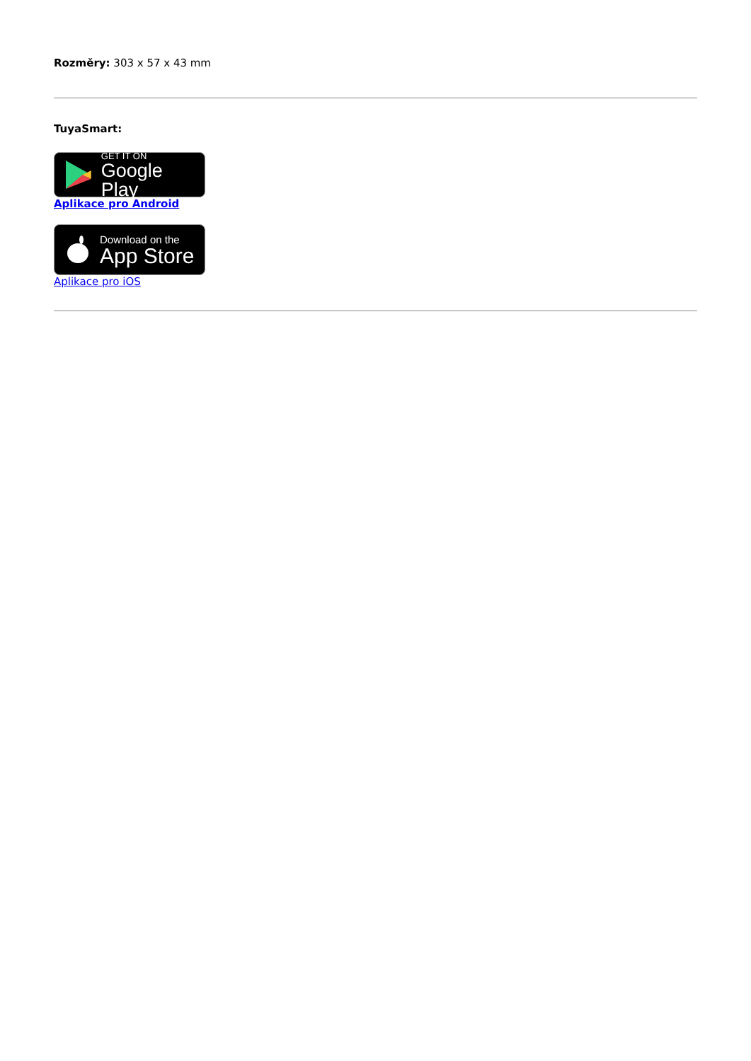Rozměry: 303 x 57 x 43 mm
TuyaSmart:
GET IT ON
Google Play
Aplikace pro Android
Download on the
App Store
Aplikace pro iOS